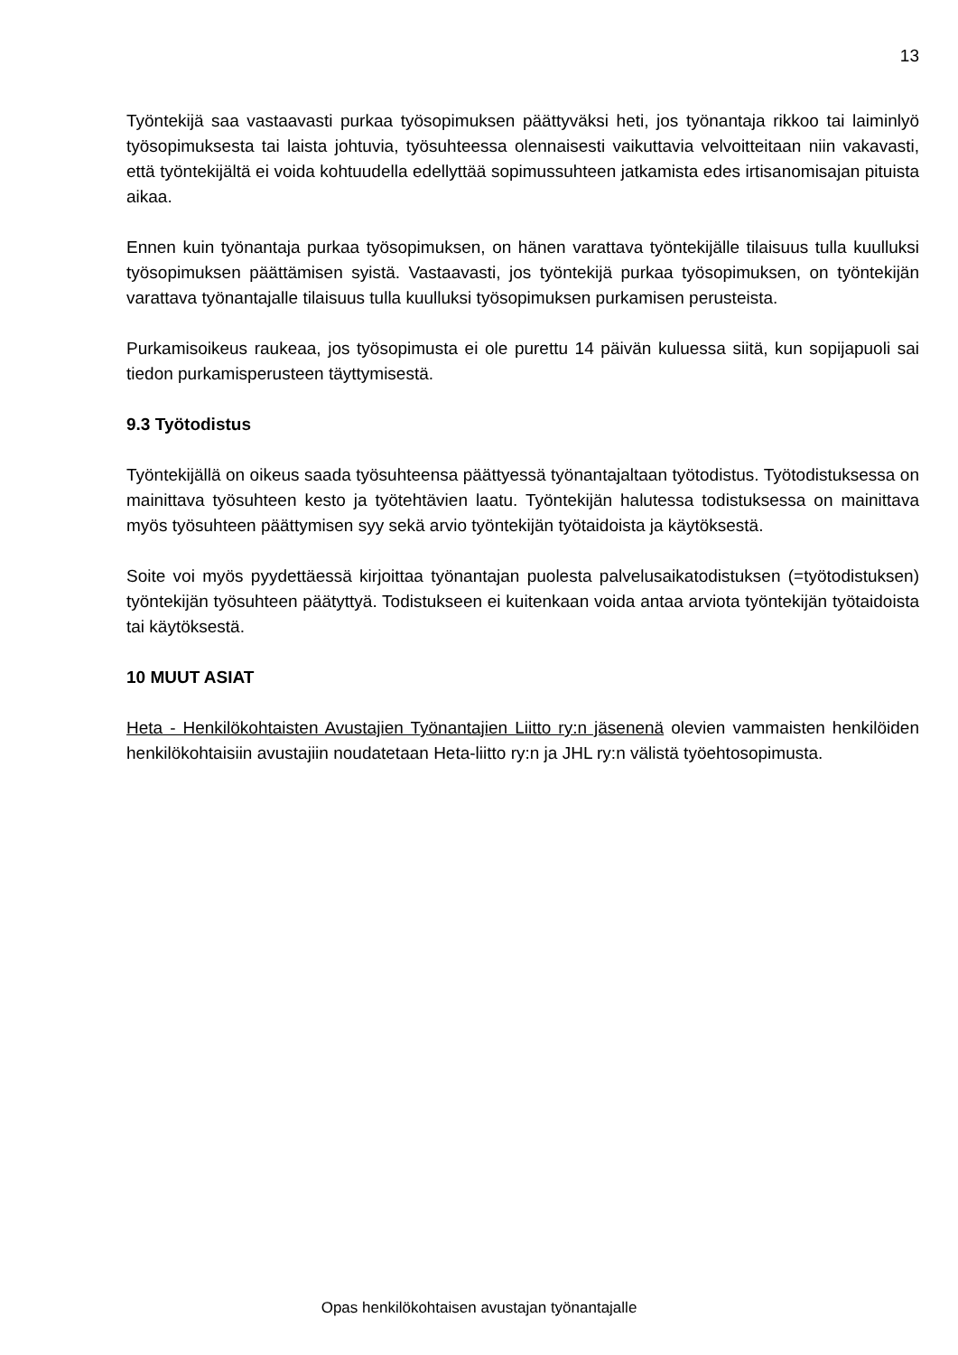13
Työntekijä saa vastaavasti purkaa työsopimuksen päättyväksi heti, jos työnantaja rikkoo tai laiminlyö työsopimuksesta tai laista johtuvia, työsuhteessa olennaisesti vaikuttavia velvoitteitaan niin vakavasti, että työntekijältä ei voida kohtuudella edellyttää sopimussuhteen jatkamista edes irtisanomisajan pituista aikaa.
Ennen kuin työnantaja purkaa työsopimuksen, on hänen varattava työntekijälle tilaisuus tulla kuulluksi työsopimuksen päättämisen syistä. Vastaavasti, jos työntekijä purkaa työsopimuksen, on työntekijän varattava työnantajalle tilaisuus tulla kuulluksi työsopimuksen purkamisen perusteista.
Purkamisoikeus raukeaa, jos työsopimusta ei ole purettu 14 päivän kuluessa siitä, kun sopijapuoli sai tiedon purkamisperusteen täyttymisestä.
9.3 Työtodistus
Työntekijällä on oikeus saada työsuhteensa päättyessä työnantajaltaan työtodistus. Työtodistuksessa on mainittava työsuhteen kesto ja työtehtävien laatu. Työntekijän halutessa todistuksessa on mainittava myös työsuhteen päättymisen syy sekä arvio työntekijän työtaidoista ja käytöksestä.
Soite voi myös pyydettäessä kirjoittaa työnantajan puolesta palvelusaikatodistuksen (=työtodistuksen) työntekijän työsuhteen päätyttyä. Todistukseen ei kuitenkaan voida antaa arviota työntekijän työtaidoista tai käytöksestä.
10 MUUT ASIAT
Heta - Henkilökohtaisten Avustajien Työnantajien Liitto ry:n jäsenenä olevien vammaisten henkilöiden henkilökohtaisiin avustajiin noudatetaan Heta-liitto ry:n ja JHL ry:n välistä työehtosopimusta.
Opas henkilökohtaisen avustajan työnantajalle